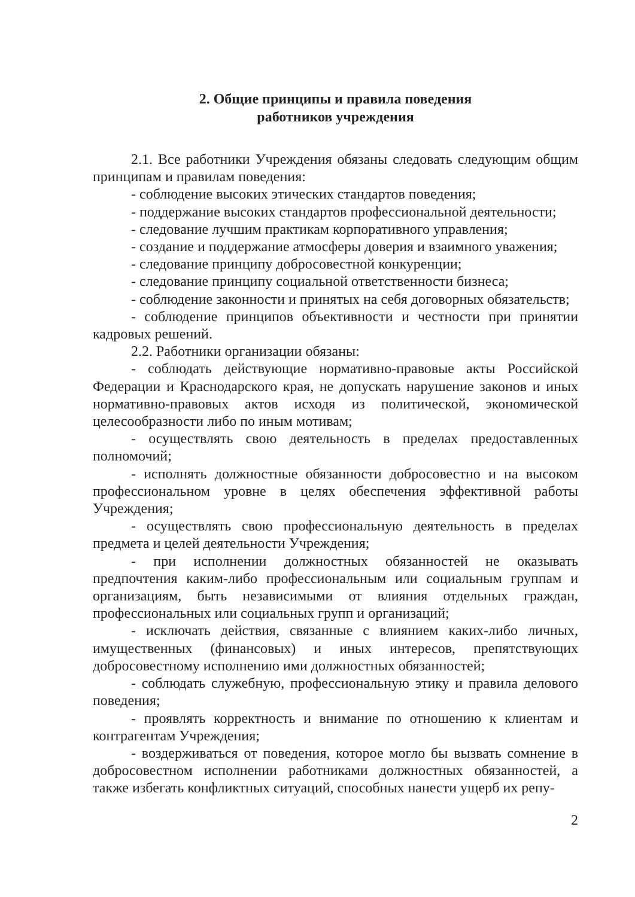2. Общие принципы и правила поведения
работников учреждения
2.1. Все работники Учреждения обязаны следовать следующим общим принципам и правилам поведения:
- соблюдение высоких этических стандартов поведения;
- поддержание высоких стандартов профессиональной деятельности;
- следование лучшим практикам корпоративного управления;
- создание и поддержание атмосферы доверия и взаимного уважения;
- следование принципу добросовестной конкуренции;
- следование принципу социальной ответственности бизнеса;
- соблюдение законности и принятых на себя договорных обязательств;
- соблюдение принципов объективности и честности при принятии кадровых решений.
2.2. Работники организации обязаны:
- соблюдать действующие нормативно-правовые акты Российской Федерации и Краснодарского края, не допускать нарушение законов и иных нормативно-правовых актов исходя из политической, экономической целесообразности либо по иным мотивам;
- осуществлять свою деятельность в пределах предоставленных полномочий;
- исполнять должностные обязанности добросовестно и на высоком профессиональном уровне в целях обеспечения эффективной работы Учреждения;
- осуществлять свою профессиональную деятельность в пределах предмета и целей деятельности Учреждения;
- при исполнении должностных обязанностей не оказывать предпочтения каким-либо профессиональным или социальным группам и организациям, быть независимыми от влияния отдельных граждан, профессиональных или социальных групп и организаций;
- исключать действия, связанные с влиянием каких-либо личных, имущественных (финансовых) и иных интересов, препятствующих добросовестному исполнению ими должностных обязанностей;
- соблюдать служебную, профессиональную этику и правила делового поведения;
- проявлять корректность и внимание по отношению к клиентам и контрагентам Учреждения;
- воздерживаться от поведения, которое могло бы вызвать сомнение в добросовестном исполнении работниками должностных обязанностей, а также избегать конфликтных ситуаций, способных нанести ущерб их репу-
2